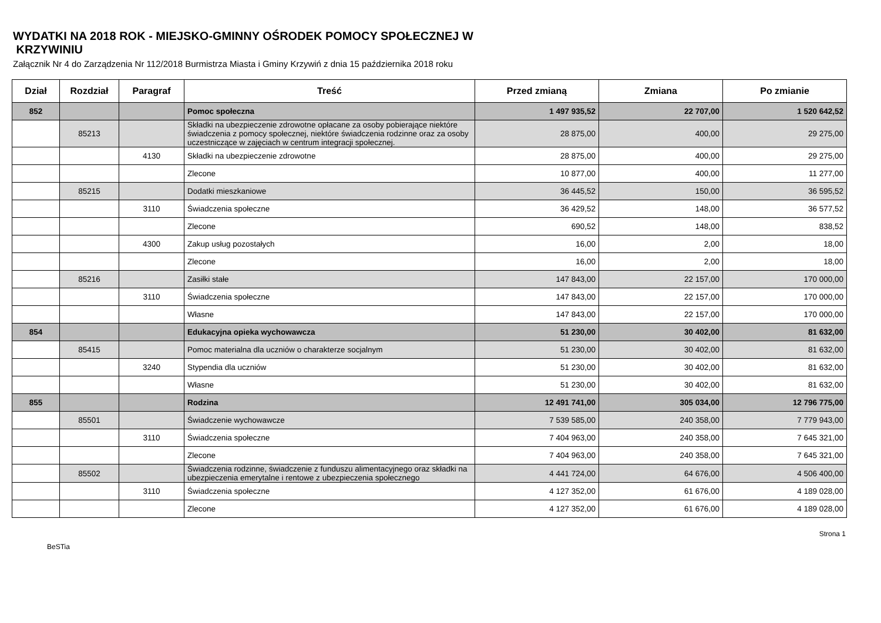WYDATKI NA 2018 ROK - MIEJSKO-GMINNY OŚRODEK POMOCY SPOŁECZNEJ W
KRZYWINIU
Załącznik Nr 4 do Zarządzenia Nr 112/2018 Burmistrza Miasta i Gminy Krzywiń z dnia 15 października 2018 roku
| Dział | Rozdział | Paragraf | Treść | Przed zmianą | Zmiana | Po zmianie |
| --- | --- | --- | --- | --- | --- | --- |
| 852 | | | Pomoc społeczna | 1 497 935,52 | 22 707,00 | 1 520 642,52 |
| | 85213 | | Składki na ubezpieczenie zdrowotne opłacane za osoby pobierające niektóre świadczenia z pomocy społecznej, niektóre świadczenia rodzinne oraz za osoby uczestniczące w zajęciach w centrum integracji społecznej. | 28 875,00 | 400,00 | 29 275,00 |
| | | 4130 | Składki na ubezpieczenie zdrowotne | 28 875,00 | 400,00 | 29 275,00 |
| | | | Zlecone | 10 877,00 | 400,00 | 11 277,00 |
| | 85215 | | Dodatki mieszkaniowe | 36 445,52 | 150,00 | 36 595,52 |
| | | 3110 | Świadczenia społeczne | 36 429,52 | 148,00 | 36 577,52 |
| | | | Zlecone | 690,52 | 148,00 | 838,52 |
| | | 4300 | Zakup usług pozostałych | 16,00 | 2,00 | 18,00 |
| | | | Zlecone | 16,00 | 2,00 | 18,00 |
| | 85216 | | Zasiłki stałe | 147 843,00 | 22 157,00 | 170 000,00 |
| | | 3110 | Świadczenia społeczne | 147 843,00 | 22 157,00 | 170 000,00 |
| | | | Własne | 147 843,00 | 22 157,00 | 170 000,00 |
| 854 | | | Edukacyjna opieka wychowawcza | 51 230,00 | 30 402,00 | 81 632,00 |
| | 85415 | | Pomoc materialna dla uczniów o charakterze socjalnym | 51 230,00 | 30 402,00 | 81 632,00 |
| | | 3240 | Stypendia dla uczniów | 51 230,00 | 30 402,00 | 81 632,00 |
| | | | Własne | 51 230,00 | 30 402,00 | 81 632,00 |
| 855 | | | Rodzina | 12 491 741,00 | 305 034,00 | 12 796 775,00 |
| | 85501 | | Świadczenie wychowawcze | 7 539 585,00 | 240 358,00 | 7 779 943,00 |
| | | 3110 | Świadczenia społeczne | 7 404 963,00 | 240 358,00 | 7 645 321,00 |
| | | | Zlecone | 7 404 963,00 | 240 358,00 | 7 645 321,00 |
| | 85502 | | Świadczenia rodzinne, świadczenie z funduszu alimentacyjnego oraz składki na ubezpieczenia emerytalne i rentowe z ubezpieczenia społecznego | 4 441 724,00 | 64 676,00 | 4 506 400,00 |
| | | 3110 | Świadczenia społeczne | 4 127 352,00 | 61 676,00 | 4 189 028,00 |
| | | | Zlecone | 4 127 352,00 | 61 676,00 | 4 189 028,00 |
BeSTia Strona 1